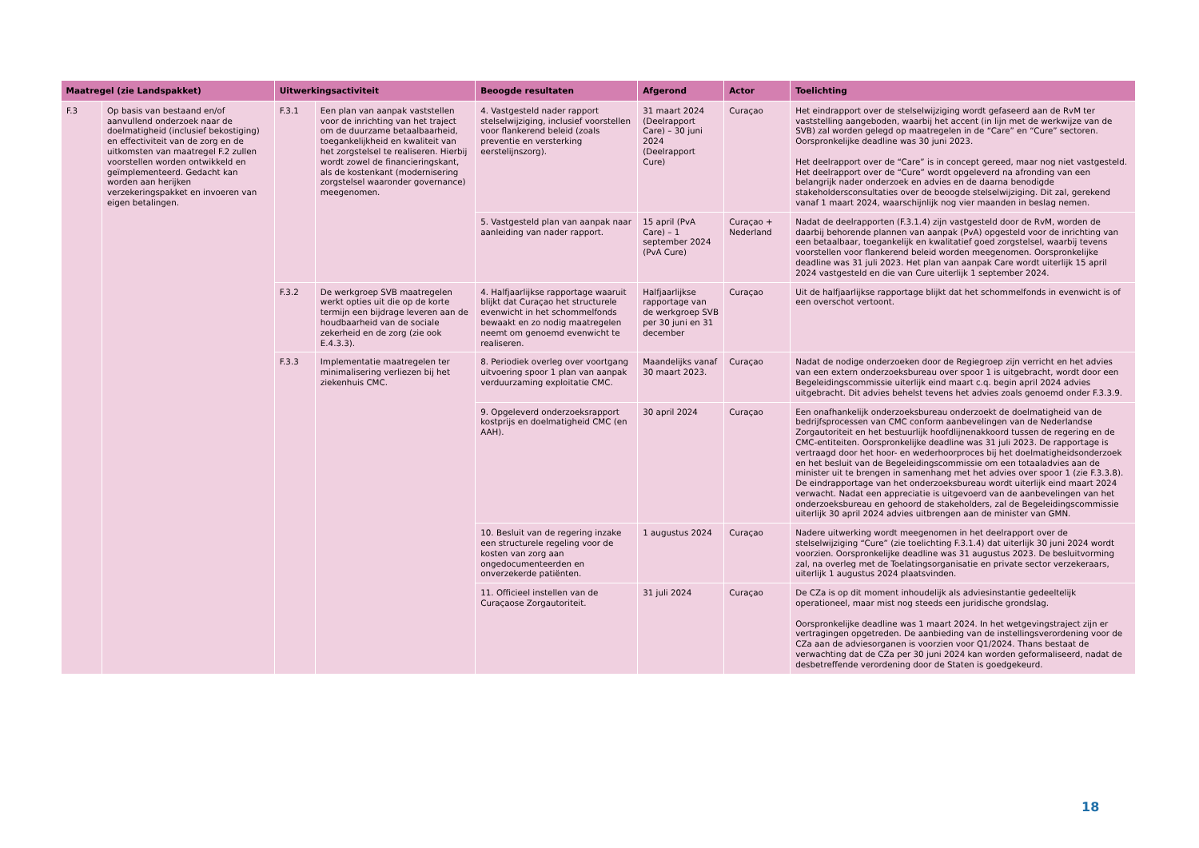| Maatregel (zie Landspakket) | | Uitwerkingsactiviteit | | Beoogde resultaten | Afgerond | Actor | Toelichting |
| --- | --- | --- | --- | --- | --- | --- | --- |
| F.3 | Op basis van bestaand en/of aanvullend onderzoek naar de doelmatigheid (inclusief bekostiging) en effectiviteit van de zorg en de uitkomsten van maatregel F.2 zullen voorstellen worden ontwikkeld en geïmplementeerd. Gedacht kan worden aan herijken verzekeringspakket en invoeren van eigen betalingen. | F.3.1 | Een plan van aanpak vaststellen voor de inrichting van het traject om de duurzame betaalbaarheid, toegankelijkheid en kwaliteit van het zorgstelsel te realiseren. Hierbij wordt zowel de financieringskant, als de kostenkant (modernisering zorgstelsel waaronder governance) meegenomen. | 4. Vastgesteld nader rapport stelselwijziging, inclusief voorstellen voor flankerend beleid (zoals preventie en versterking eerstelijnszorg). | 31 maart 2024 (Deelrapport Care) – 30 juni 2024 (Deelrapport Cure) | Curaçao | Het eindrapport over de stelselwijziging wordt gefaseerd aan de RvM ter vaststelling aangeboden, waarbij het accent (in lijn met de werkwijze van de SVB) zal worden gelegd op maatregelen in de “Care” en “Cure” sectoren. Oorspronkelijke deadline was 30 juni 2023. Het deelrapport over de “Care” is in concept gereed, maar nog niet vastgesteld. Het deelrapport over de “Cure” wordt opgeleverd na afronding van een belangrijk nader onderzoek en advies en de daarna benodigde stakeholdersconsultaties over de beoogde stelselwijziging. Dit zal, gerekend vanaf 1 maart 2024, waarschijnlijk nog vier maanden in beslag nemen. |
| | | | | 5. Vastgesteld plan van aanpak naar aanleiding van nader rapport. | 15 april (PvA Care) – 1 september 2024 (PvA Cure) | Curaçao + Nederland | Nadat de deelrapporten (F.3.1.4) zijn vastgesteld door de RvM, worden de daarbij behorende plannen van aanpak (PvA) opgesteld voor de inrichting van een betaalbaar, toegankelijk en kwalitatief goed zorgstelsel, waarbij tevens voorstellen voor flankerend beleid worden meegenomen. Oorspronkelijke deadline was 31 juli 2023. Het plan van aanpak Care wordt uiterlijk 15 april 2024 vastgesteld en die van Cure uiterlijk 1 september 2024. |
| | | F.3.2 | De werkgroep SVB maatregelen werkt opties uit die op de korte termijn een bijdrage leveren aan de houdbaarheid van de sociale zekerheid en de zorg (zie ook E.4.3.3). | 4. Halfjaarlijkse rapportage waaruit blijkt dat Curaçao het structurele evenwicht in het schommelfonds bewaakt en zo nodig maatregelen neemt om genoemd evenwicht te realiseren. | Halfjaarlijkse rapportage van de werkgroep SVB per 30 juni en 31 december | Curaçao | Uit de halfjaarlijkse rapportage blijkt dat het schommelfonds in evenwicht is of een overschot vertoont. |
| | | F.3.3 | Implementatie maatregelen ter minimalisering verliezen bij het ziekenhuis CMC. | 8. Periodiek overleg over voortgang uitvoering spoor 1 plan van aanpak verduurzaming exploitatie CMC. | Maandelijks vanaf 30 maart 2023. | Curaçao | Nadat de nodige onderzoeken door de Regiegroep zijn verricht en het advies van een extern onderzoeksbureau over spoor 1 is uitgebracht, wordt door een Begeleidingscommissie uiterlijk eind maart c.q. begin april 2024 advies uitgebracht. Dit advies behelst tevens het advies zoals genoemd onder F.3.3.9. |
| | | | | 9. Opgeleverd onderzoeksrapport kostprijs en doelmatigheid CMC (en AAH). | 30 april 2024 | Curaçao | Een onafhankelijk onderzoeksbureau onderzoekt de doelmatigheid van de bedrijfsprocessen van CMC conform aanbevelingen van de Nederlandse Zorgautoriteit en het bestuurlijk hoofdlijnenakkoord tussen de regering en de CMC-entiteiten. Oorspronkelijke deadline was 31 juli 2023. De rapportage is vertraagd door het hoor- en wederhoorproces bij het doelmatigheidsonderzoek en het besluit van de Begeleidingscommissie om een totaaladvies aan de minister uit te brengen in samenhang met het advies over spoor 1 (zie F.3.3.8). De eindrapportage van het onderzoeksbureau wordt uiterlijk eind maart 2024 verwacht. Nadat een appreciatie is uitgevoerd van de aanbevelingen van het onderzoeksbureau en gehoord de stakeholders, zal de Begeleidingscommissie uiterlijk 30 april 2024 advies uitbrengen aan de minister van GMN. |
| | | | | 10. Besluit van de regering inzake een structurele regeling voor de kosten van zorg aan ongedocumenteerden en onverzekerde patiënten. | 1 augustus 2024 | Curaçao | Nadere uitwerking wordt meegenomen in het deelrapport over de stelselwijziging “Cure” (zie toelichting F.3.1.4) dat uiterlijk 30 juni 2024 wordt voorzien. Oorspronkelijke deadline was 31 augustus 2023. De besluitvorming zal, na overleg met de Toelatingsorganisatie en private sector verzekeraars, uiterlijk 1 augustus 2024 plaatsvinden. |
| | | | | 11. Officieel instellen van de Curaçaose Zorgautoriteit. | 31 juli 2024 | Curaçao | De CZa is op dit moment inhoudelijk als adviesinstantie gedeeltelijk operationeel, maar mist nog steeds een juridische grondslag. Oorspronkelijke deadline was 1 maart 2024. In het wetgevingstraject zijn er vertragingen opgetreden. De aanbieding van de instellingsverordening voor de CZa aan de adviesorganen is voorzien voor Q1/2024. Thans bestaat de verwachting dat de CZa per 30 juni 2024 kan worden geformaliseerd, nadat de desbetreffende verordening door de Staten is goedgekeurd. |
18